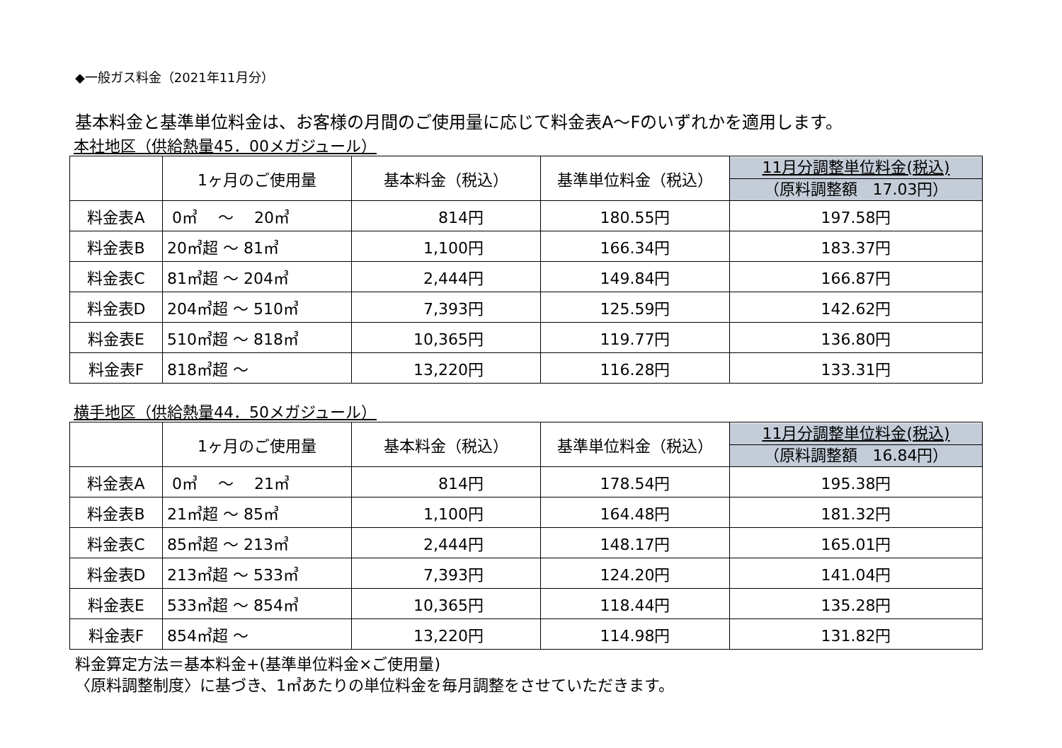◆一般ガス料金（2021年11月分）
基本料金と基準単位料金は、お客様の月間のご使用量に応じて料金表A～Fのいずれかを適用します。
本社地区（供給熱量45．00メガジュール）
| | 1ヶ月のご使用量 | 基本料金（税込） | 基準単位料金（税込） | 11月分調整単位料金(税込) （原料調整額 17.03円） |
| --- | --- | --- | --- | --- |
| 料金表A | 0㎥ ～ 20㎥ | 814円 | 180.55円 | 197.58円 |
| 料金表B | 20㎥超 ～ 81㎥ | 1,100円 | 166.34円 | 183.37円 |
| 料金表C | 81㎥超 ～ 204㎥ | 2,444円 | 149.84円 | 166.87円 |
| 料金表D | 204㎥超 ～ 510㎥ | 7,393円 | 125.59円 | 142.62円 |
| 料金表E | 510㎥超 ～ 818㎥ | 10,365円 | 119.77円 | 136.80円 |
| 料金表F | 818㎥超 ～ | 13,220円 | 116.28円 | 133.31円 |
横手地区（供給熱量44．50メガジュール）
| | 1ヶ月のご使用量 | 基本料金（税込） | 基準単位料金（税込） | 11月分調整単位料金(税込) （原料調整額 16.84円） |
| --- | --- | --- | --- | --- |
| 料金表A | 0㎥ ～ 21㎥ | 814円 | 178.54円 | 195.38円 |
| 料金表B | 21㎥超 ～ 85㎥ | 1,100円 | 164.48円 | 181.32円 |
| 料金表C | 85㎥超 ～ 213㎥ | 2,444円 | 148.17円 | 165.01円 |
| 料金表D | 213㎥超 ～ 533㎥ | 7,393円 | 124.20円 | 141.04円 |
| 料金表E | 533㎥超 ～ 854㎥ | 10,365円 | 118.44円 | 135.28円 |
| 料金表F | 854㎥超 ～ | 13,220円 | 114.98円 | 131.82円 |
料金算定方法＝基本料金+(基準単位料金×ご使用量)
〈原料調整制度〉に基づき、1㎥あたりの単位料金を毎月調整をさせていただきます。